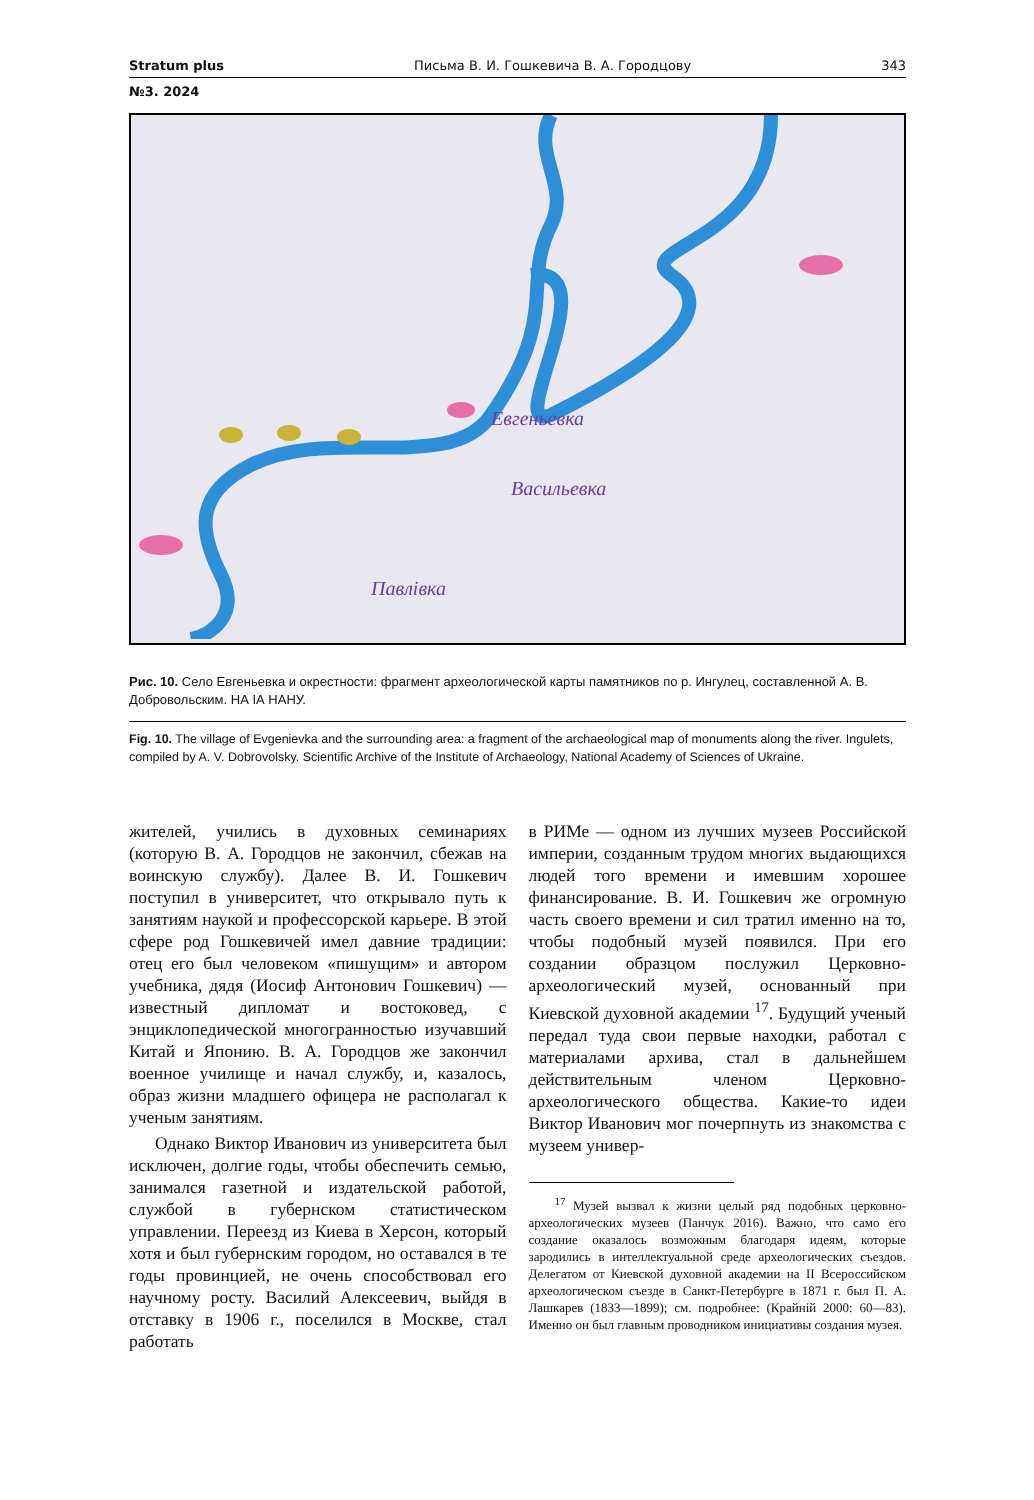Stratum plus Письма В. И. Гошкевича В. А. Городцову 343
№3. 2024
Евгеньевка
Васильевка
Павлівка
Рис. 10. Село Евгеньевка и окрестности: фрагмент археологической карты памятников по р. Ингулец, составленной А. В. Добровольским. НА ІА НАНУ.
Fig. 10. The village of Evgenievka and the surrounding area: a fragment of the archaeological map of monuments along the river. Ingulets, compiled by A. V. Dobrovolsky. Scientific Archive of the Institute of Archaeology, National Academy of Sciences of Ukraine.
жителей, учились в духовных семинариях (которую В. А. Городцов не закончил, сбежав на воинскую службу). Далее В. И. Гошкевич поступил в университет, что открывало путь к занятиям наукой и профессорской карьере. В этой сфере род Гошкевичей имел давние традиции: отец его был человеком «пишущим» и автором учебника, дядя (Иосиф Антонович Гошкевич) — известный дипломат и востоковед, с энциклопедической многогранностью изучавший Китай и Японию. В. А. Городцов же закончил военное училище и начал службу, и, казалось, образ жизни младшего офицера не располагал к ученым занятиям.
Однако Виктор Иванович из университета был исключен, долгие годы, чтобы обеспечить семью, занимался газетной и издательской работой, службой в губернском статистическом управлении. Переезд из Киева в Херсон, который хотя и был губернским городом, но оставался в те годы провинцией, не очень способствовал его научному росту. Василий Алексеевич, выйдя в отставку в 1906 г., поселился в Москве, стал работать
в РИМе — одном из лучших музеев Российской империи, созданным трудом многих выдающихся людей того времени и имевшим хорошее финансирование. В. И. Гошкевич же огромную часть своего времени и сил тратил именно на то, чтобы подобный музей появился. При его создании образцом послужил Церковно-археологический музей, основанный при Киевской духовной академии <sup>17</sup>. Будущий ученый передал туда свои первые находки, работал с материалами архива, стал в дальнейшем действительным членом Церковно-археологического общества. Какие-то идеи Виктор Иванович мог почерпнуть из знакомства с музеем универ-
<sup>17</sup> Музей вызвал к жизни целый ряд подобных церковно-археологических музеев (Панчук 2016). Важно, что само его создание оказалось возможным благодаря идеям, которые зародились в интеллектуальной среде археологических съездов. Делегатом от Киевской духовной академии на II Всероссийском археологическом съезде в Санкт-Петербурге в 1871 г. был П. А. Лашкарев (1833—1899); см. подробнее: (Крайній 2000: 60—83). Именно он был главным проводником инициативы создания музея.